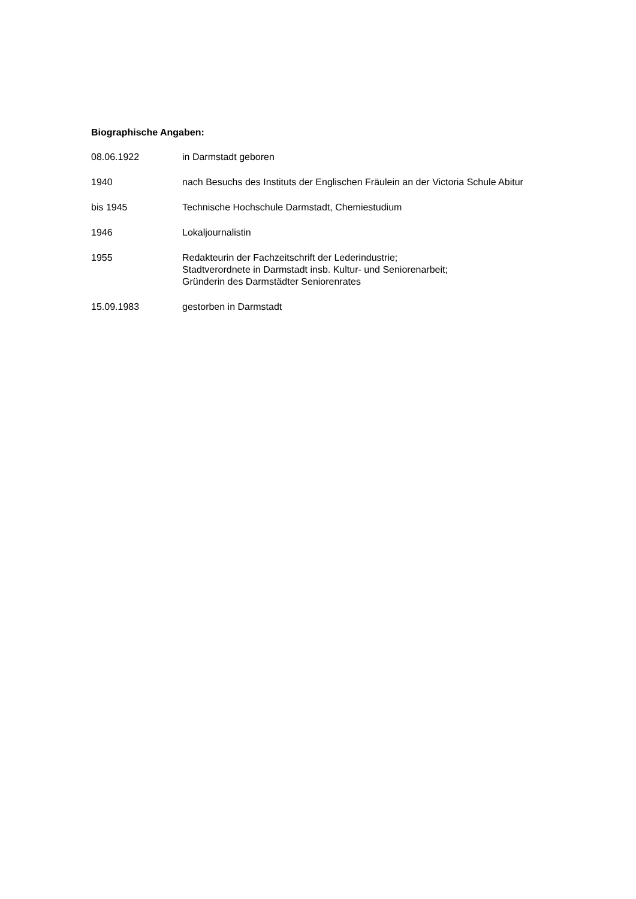Biographische Angaben:
08.06.1922 in Darmstadt geboren
1940 nach Besuchs des Instituts der Englischen Fräulein an der Victoria Schule Abitur
bis 1945 Technische Hochschule Darmstadt, Chemiestudium
1946 Lokaljournalistin
1955 Redakteurin der Fachzeitschrift der Lederindustrie;
Stadtverordnete in Darmstadt insb. Kultur- und Seniorenarbeit;
Gründerin des Darmstädter Seniorenrates
15.09.1983 gestorben in Darmstadt